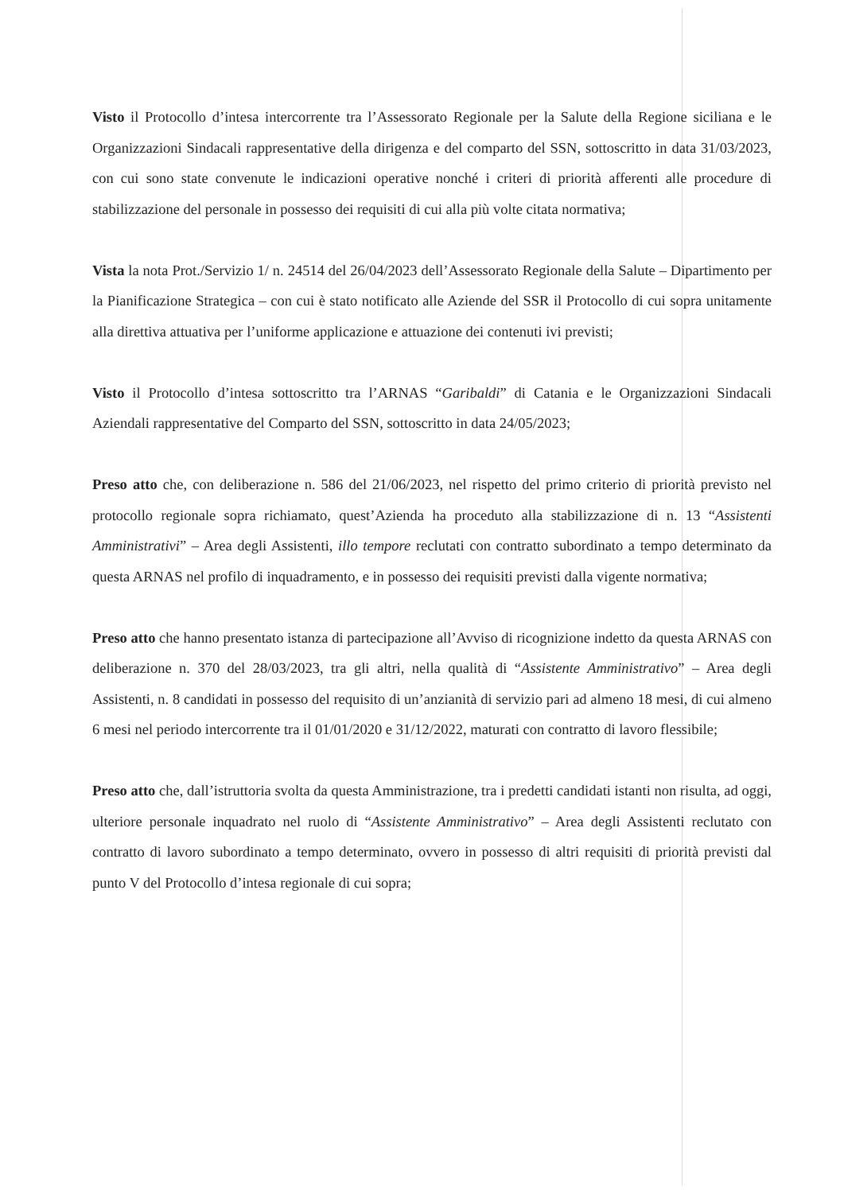Visto il Protocollo d’intesa intercorrente tra l’Assessorato Regionale per la Salute della Regione siciliana e le Organizzazioni Sindacali rappresentative della dirigenza e del comparto del SSN, sottoscritto in data 31/03/2023, con cui sono state convenute le indicazioni operative nonché i criteri di priorità afferenti alle procedure di stabilizzazione del personale in possesso dei requisiti di cui alla più volte citata normativa;
Vista la nota Prot./Servizio 1/ n. 24514 del 26/04/2023 dell’Assessorato Regionale della Salute – Dipartimento per la Pianificazione Strategica – con cui è stato notificato alle Aziende del SSR il Protocollo di cui sopra unitamente alla direttiva attuativa per l’uniforme applicazione e attuazione dei contenuti ivi previsti;
Visto il Protocollo d’intesa sottoscritto tra l’ARNAS “Garibaldi” di Catania e le Organizzazioni Sindacali Aziendali rappresentative del Comparto del SSN, sottoscritto in data 24/05/2023;
Preso atto che, con deliberazione n. 586 del 21/06/2023, nel rispetto del primo criterio di priorità previsto nel protocollo regionale sopra richiamato, quest’Azienda ha proceduto alla stabilizzazione di n. 13 “Assistenti Amministrativi” – Area degli Assistenti, illo tempore reclutati con contratto subordinato a tempo determinato da questa ARNAS nel profilo di inquadramento, e in possesso dei requisiti previsti dalla vigente normativa;
Preso atto che hanno presentato istanza di partecipazione all’Avviso di ricognizione indetto da questa ARNAS con deliberazione n. 370 del 28/03/2023, tra gli altri, nella qualità di “Assistente Amministrativo” – Area degli Assistenti, n. 8 candidati in possesso del requisito di un’anzianità di servizio pari ad almeno 18 mesi, di cui almeno 6 mesi nel periodo intercorrente tra il 01/01/2020 e 31/12/2022, maturati con contratto di lavoro flessibile;
Preso atto che, dall’istruttoria svolta da questa Amministrazione, tra i predetti candidati istanti non risulta, ad oggi, ulteriore personale inquadrato nel ruolo di “Assistente Amministrativo” – Area degli Assistenti reclutato con contratto di lavoro subordinato a tempo determinato, ovvero in possesso di altri requisiti di priorità previsti dal punto V del Protocollo d’intesa regionale di cui sopra;